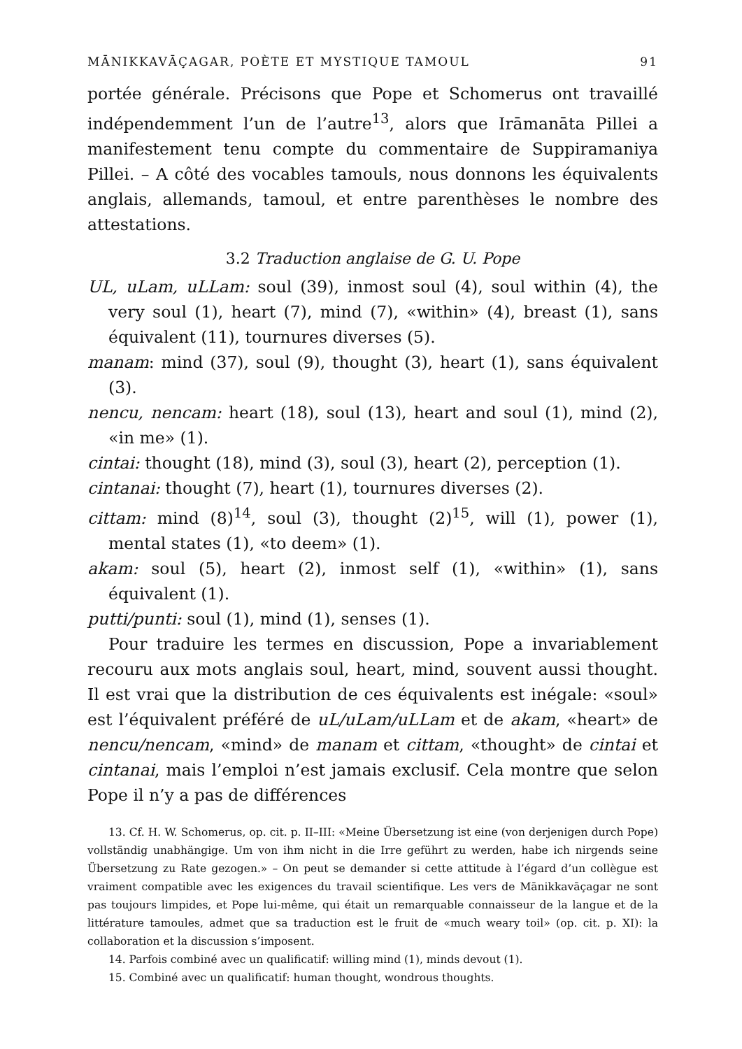MĀNIKKAVĀÇAGAR, POÈTE ET MYSTIQUE TAMOUL 91
portée générale. Précisons que Pope et Schomerus ont travaillé indépendemment l’un de l’autre<sup>13</sup>, alors que Irāmanāta Pillei a manifestement tenu compte du commentaire de Suppiramaniya Pillei. – A côté des vocables tamouls, nous donnons les équivalents anglais, allemands, tamoul, et entre parenthèses le nombre des attestations.
3.2 Traduction anglaise de G. U. Pope
UL, uLam, uLLam: soul (39), inmost soul (4), soul within (4), the very soul (1), heart (7), mind (7), «within» (4), breast (1), sans équivalent (11), tournures diverses (5).
manam: mind (37), soul (9), thought (3), heart (1), sans équivalent (3).
nencu, nencam: heart (18), soul (13), heart and soul (1), mind (2), «in me» (1).
cintai: thought (18), mind (3), soul (3), heart (2), perception (1).
cintanai: thought (7), heart (1), tournures diverses (2).
cittam: mind (8)<sup>14</sup>, soul (3), thought (2)<sup>15</sup>, will (1), power (1), mental states (1), «to deem» (1).
akam: soul (5), heart (2), inmost self (1), «within» (1), sans équivalent (1).
putti/punti: soul (1), mind (1), senses (1).
Pour traduire les termes en discussion, Pope a invariablement recouru aux mots anglais soul, heart, mind, souvent aussi thought. Il est vrai que la distribution de ces équivalents est inégale: «soul» est l’équivalent préféré de uL/uLam/uLLam et de akam, «heart» de nencu/nencam, «mind» de manam et cittam, «thought» de cintai et cintanai, mais l’emploi n’est jamais exclusif. Cela montre que selon Pope il n’y a pas de différences
13. Cf. H. W. Schomerus, op. cit. p. II–III: «Meine Übersetzung ist eine (von derjenigen durch Pope) vollständig unabhängige. Um von ihm nicht in die Irre geführt zu werden, habe ich nirgends seine Übersetzung zu Rate gezogen.» – On peut se demander si cette attitude à l’égard d’un collègue est vraiment compatible avec les exigences du travail scientifique. Les vers de Mānikkavāçagar ne sont pas toujours limpides, et Pope lui-même, qui était un remarquable connaisseur de la langue et de la littérature tamoules, admet que sa traduction est le fruit de «much weary toil» (op. cit. p. XI): la collaboration et la discussion s’imposent.
14. Parfois combiné avec un qualificatif: willing mind (1), minds devout (1).
15. Combiné avec un qualificatif: human thought, wondrous thoughts.